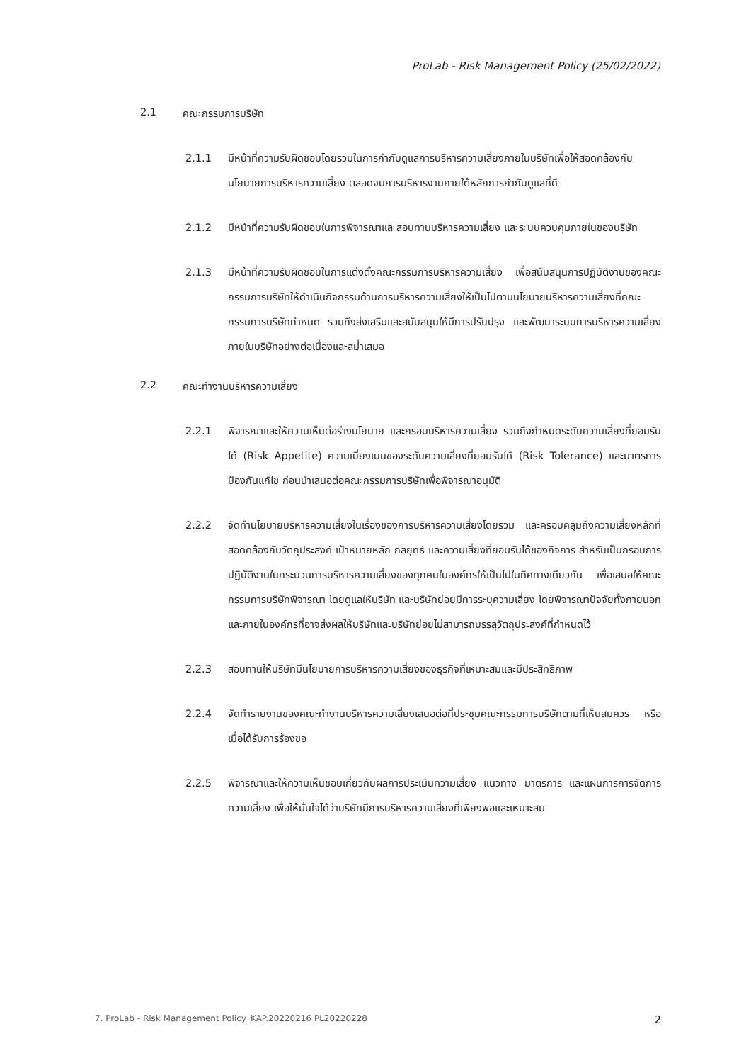ProLab - Risk Management Policy (25/02/2022)
2.1 คณะกรรมการบริษัท
2.1.1 มีหน้าที่ความรับผิดชอบโดยรวมในการกำกับดูแลการบริหารความเสี่ยงภายในบริษัทเพื่อให้สอดคล้องกับนโยบายการบริหารความเสี่ยง ตลอดจนการบริหารงานภายใต้หลักการกำกับดูแลที่ดี
2.1.2 มีหน้าที่ความรับผิดชอบในการพิจารณาและสอบทานบริหารความเสี่ยง และระบบควบคุมภายในของบริษัท
2.1.3 มีหน้าที่ความรับผิดชอบในการแต่งตั้งคณะกรรมการบริหารความเสี่ยง เพื่อสนับสนุนการปฏิบัติงานของคณะกรรมการบริษัทให้ดำเนินกิจกรรมด้านการบริหารความเสี่ยงให้เป็นไปตามนโยบายบริหารความเสี่ยงที่คณะกรรมการบริษัทกำหนด รวมถึงส่งเสริมและสนับสนุนให้มีการปรับปรุง และพัฒนาระบบการบริหารความเสี่ยงภายในบริษัทอย่างต่อเนื่องและสม่ำเสมอ
2.2 คณะทำงานบริหารความเสี่ยง
2.2.1 พิจารณาและให้ความเห็นต่อร่างนโยบาย และกรอบบริหารความเสี่ยง รวมถึงกำหนดระดับความเสี่ยงที่ยอมรับได้ (Risk Appetite) ความเบี่ยงเบนของระดับความเสี่ยงที่ยอมรับได้ (Risk Tolerance) และมาตรการป้องกันแก้ไข ก่อนนำเสนอต่อคณะกรรมการบริษัทเพื่อพิจารณาอนุมัติ
2.2.2 จัดทำนโยบายบริหารความเสี่ยงในเรื่องของการบริหารความเสี่ยงโดยรวม และครอบคลุมถึงความเสี่ยงหลักที่สอดคล้องกับวัตถุประสงค์ เป้าหมายหลัก กลยุทธ์ และความเสี่ยงที่ยอมรับได้ของกิจการ สำหรับเป็นกรอบการปฏิบัติงานในกระบวนการบริหารความเสี่ยงของทุกคนในองค์กรให้เป็นไปในทิศทางเดียวกัน เพื่อเสนอให้คณะกรรมการบริษัทพิจารณา โดยดูแลให้บริษัท และบริษัทย่อยมีการระบุความเสี่ยง โดยพิจารณาปัจจัยทั้งภายนอกและภายในองค์กรที่อาจส่งผลให้บริษัทและบริษัทย่อยไม่สามารถบรรลุวัตถุประสงค์ที่กำหนดไว้
2.2.3 สอบทานให้บริษัทมีนโยบายการบริหารความเสี่ยงของธุรกิจที่เหมาะสมและมีประสิทธิภาพ
2.2.4 จัดทำรายงานของคณะทำงานบริหารความเสี่ยงเสนอต่อที่ประชุมคณะกรรมการบริษัทตามที่เห็นสมควร หรือเมื่อได้รับการร้องขอ
2.2.5 พิจารณาและให้ความเห็นชอบเกี่ยวกับผลการประเมินความเสี่ยง แนวทาง มาตรการ และแผนการการจัดการความเสี่ยง เพื่อให้มั่นใจได้ว่าบริษัทมีการบริหารความเสี่ยงที่เพียงพอและเหมาะสม
7. ProLab - Risk Management Policy_KAP.20220216 PL20220228 2